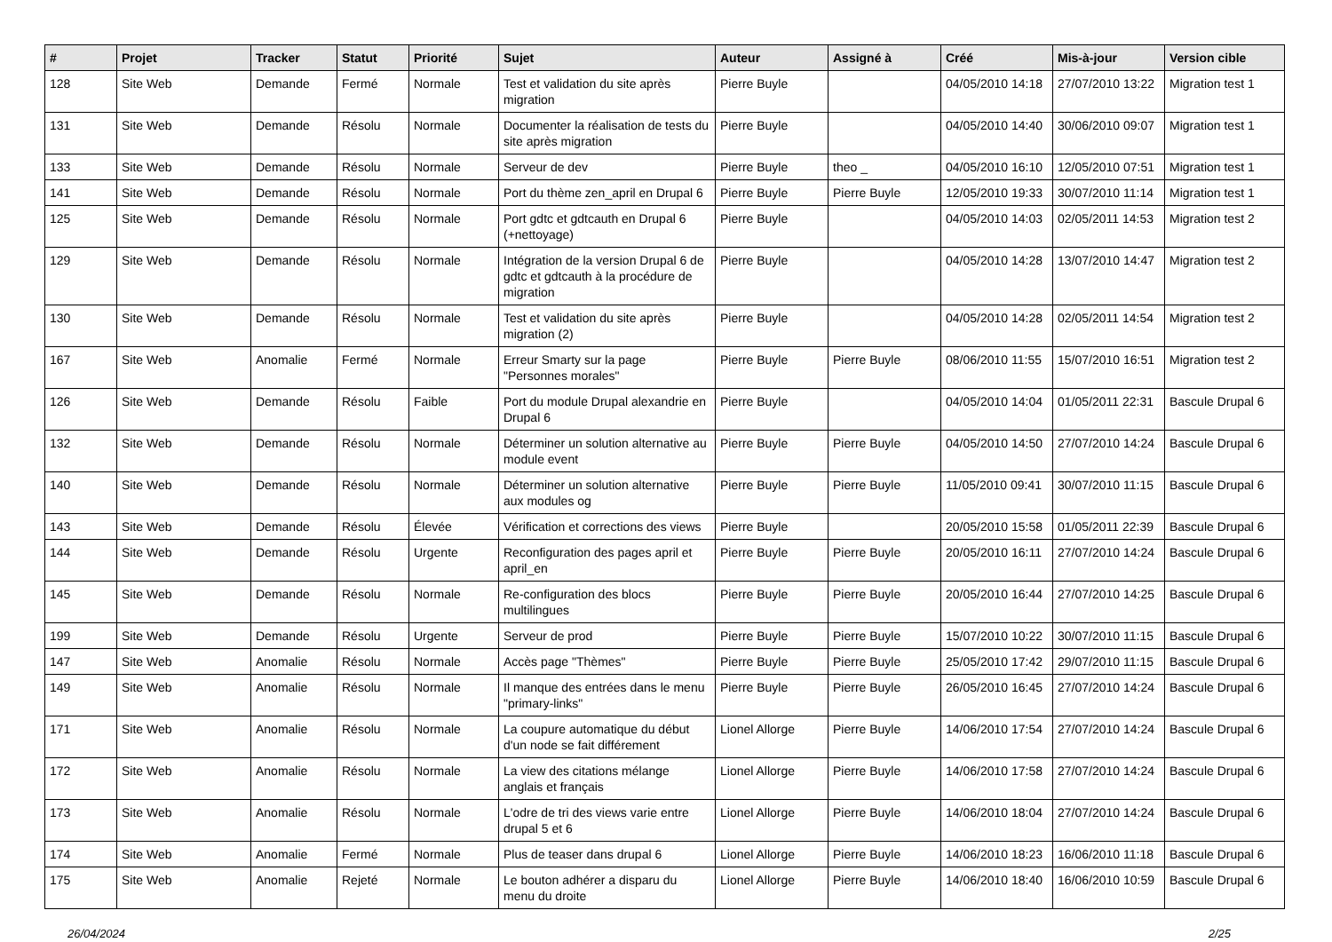| # | Projet | Tracker | Statut | Priorité | Sujet | Auteur | Assigné à | Créé | Mis-à-jour | Version cible |
| --- | --- | --- | --- | --- | --- | --- | --- | --- | --- | --- |
| 128 | Site Web | Demande | Fermé | Normale | Test et validation du site après migration | Pierre Buyle | | 04/05/2010 14:18 | 27/07/2010 13:22 | Migration test 1 |
| 131 | Site Web | Demande | Résolu | Normale | Documenter la réalisation de tests du site après migration | Pierre Buyle | | 04/05/2010 14:40 | 30/06/2010 09:07 | Migration test 1 |
| 133 | Site Web | Demande | Résolu | Normale | Serveur de dev | Pierre Buyle | theo _ | 04/05/2010 16:10 | 12/05/2010 07:51 | Migration test 1 |
| 141 | Site Web | Demande | Résolu | Normale | Port du thème zen_april en Drupal 6 | Pierre Buyle | Pierre Buyle | 12/05/2010 19:33 | 30/07/2010 11:14 | Migration test 1 |
| 125 | Site Web | Demande | Résolu | Normale | Port gdtc et gdtcauth en Drupal 6 (+nettoyage) | Pierre Buyle | | 04/05/2010 14:03 | 02/05/2011 14:53 | Migration test 2 |
| 129 | Site Web | Demande | Résolu | Normale | Intégration de la version Drupal 6 de gdtc et gdtcauth à la procédure de migration | Pierre Buyle | | 04/05/2010 14:28 | 13/07/2010 14:47 | Migration test 2 |
| 130 | Site Web | Demande | Résolu | Normale | Test et validation du site après migration (2) | Pierre Buyle | | 04/05/2010 14:28 | 02/05/2011 14:54 | Migration test 2 |
| 167 | Site Web | Anomalie | Fermé | Normale | Erreur Smarty sur la page "Personnes morales" | Pierre Buyle | Pierre Buyle | 08/06/2010 11:55 | 15/07/2010 16:51 | Migration test 2 |
| 126 | Site Web | Demande | Résolu | Faible | Port du module Drupal alexandrie en Drupal 6 | Pierre Buyle | | 04/05/2010 14:04 | 01/05/2011 22:31 | Bascule Drupal 6 |
| 132 | Site Web | Demande | Résolu | Normale | Déterminer un solution alternative au module event | Pierre Buyle | Pierre Buyle | 04/05/2010 14:50 | 27/07/2010 14:24 | Bascule Drupal 6 |
| 140 | Site Web | Demande | Résolu | Normale | Déterminer un solution alternative aux modules og | Pierre Buyle | Pierre Buyle | 11/05/2010 09:41 | 30/07/2010 11:15 | Bascule Drupal 6 |
| 143 | Site Web | Demande | Résolu | Élevée | Vérification et corrections des views | Pierre Buyle | | 20/05/2010 15:58 | 01/05/2011 22:39 | Bascule Drupal 6 |
| 144 | Site Web | Demande | Résolu | Urgente | Reconfiguration des pages april et april_en | Pierre Buyle | Pierre Buyle | 20/05/2010 16:11 | 27/07/2010 14:24 | Bascule Drupal 6 |
| 145 | Site Web | Demande | Résolu | Normale | Re-configuration des blocs multilingues | Pierre Buyle | Pierre Buyle | 20/05/2010 16:44 | 27/07/2010 14:25 | Bascule Drupal 6 |
| 199 | Site Web | Demande | Résolu | Urgente | Serveur de prod | Pierre Buyle | Pierre Buyle | 15/07/2010 10:22 | 30/07/2010 11:15 | Bascule Drupal 6 |
| 147 | Site Web | Anomalie | Résolu | Normale | Accès page "Thèmes" | Pierre Buyle | Pierre Buyle | 25/05/2010 17:42 | 29/07/2010 11:15 | Bascule Drupal 6 |
| 149 | Site Web | Anomalie | Résolu | Normale | Il manque des entrées dans le menu "primary-links" | Pierre Buyle | Pierre Buyle | 26/05/2010 16:45 | 27/07/2010 14:24 | Bascule Drupal 6 |
| 171 | Site Web | Anomalie | Résolu | Normale | La coupure automatique du début d'un node se fait différement | Lionel Allorge | Pierre Buyle | 14/06/2010 17:54 | 27/07/2010 14:24 | Bascule Drupal 6 |
| 172 | Site Web | Anomalie | Résolu | Normale | La view des citations mélange anglais et français | Lionel Allorge | Pierre Buyle | 14/06/2010 17:58 | 27/07/2010 14:24 | Bascule Drupal 6 |
| 173 | Site Web | Anomalie | Résolu | Normale | L'odre de tri des views varie entre drupal 5 et 6 | Lionel Allorge | Pierre Buyle | 14/06/2010 18:04 | 27/07/2010 14:24 | Bascule Drupal 6 |
| 174 | Site Web | Anomalie | Fermé | Normale | Plus de teaser dans drupal 6 | Lionel Allorge | Pierre Buyle | 14/06/2010 18:23 | 16/06/2010 11:18 | Bascule Drupal 6 |
| 175 | Site Web | Anomalie | Rejeté | Normale | Le bouton adhérer a disparu du menu du droite | Lionel Allorge | Pierre Buyle | 14/06/2010 18:40 | 16/06/2010 10:59 | Bascule Drupal 6 |
26/04/2024 2/25